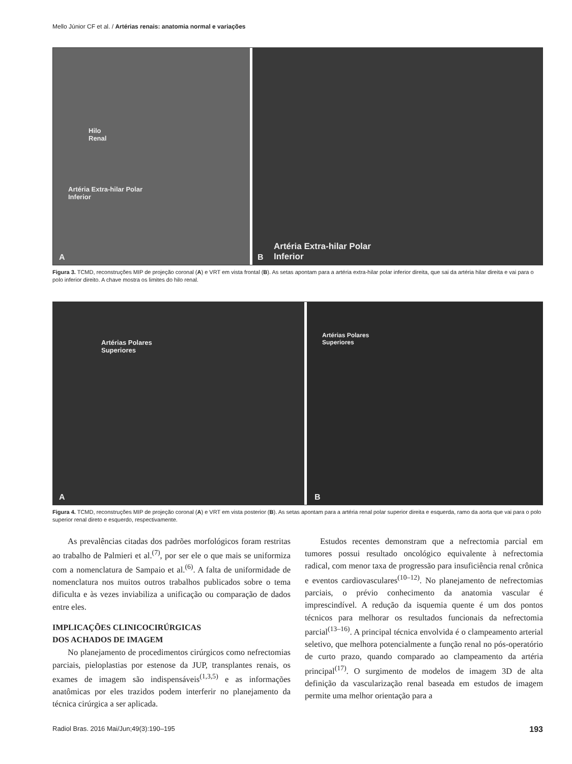Mello Júnior CF et al. / Artérias renais: anatomia normal e variações
Hilo
Renal
Artéria Extra-hilar Polar
Inferior
A
B
Artéria Extra-hilar Polar
Inferior
Figura 3. TCMD, reconstruções MIP de projeção coronal (A) e VRT em vista frontal (B). As setas apontam para a artéria extra-hilar polar inferior direita, que sai da artéria hilar direita e vai para o polo inferior direito. A chave mostra os limites do hilo renal.
Artérias Polares
Superiores
A
Artérias Polares
Superiores
B
Figura 4. TCMD, reconstruções MIP de projeção coronal (A) e VRT em vista posterior (B). As setas apontam para a artéria renal polar superior direita e esquerda, ramo da aorta que vai para o polo superior renal direto e esquerdo, respectivamente.
As prevalências citadas dos padrões morfológicos foram restritas ao trabalho de Palmieri et al.<sup>(7)</sup>, por ser ele o que mais se uniformiza com a nomenclatura de Sampaio et al.<sup>(6)</sup>. A falta de uniformidade de nomenclatura nos muitos outros trabalhos publicados sobre o tema dificulta e às vezes inviabiliza a unificação ou comparação de dados entre eles.
IMPLICAÇÕES CLINICOCIRÚRGICAS
DOS ACHADOS DE IMAGEM
No planejamento de procedimentos cirúrgicos como nefrectomias parciais, pieloplastias por estenose da JUP, transplantes renais, os exames de imagem são indispensáveis<sup>(1,3,5)</sup> e as informações anatômicas por eles trazidos podem interferir no planejamento da técnica cirúrgica a ser aplicada.
Estudos recentes demonstram que a nefrectomia parcial em tumores possui resultado oncológico equivalente à nefrectomia radical, com menor taxa de progressão para insuficiência renal crônica e eventos cardiovasculares<sup>(10–12)</sup>. No planejamento de nefrectomias parciais, o prévio conhecimento da anatomia vascular é imprescindível. A redução da isquemia quente é um dos pontos técnicos para melhorar os resultados funcionais da nefrectomia parcial<sup>(13–16)</sup>. A principal técnica envolvida é o clampeamento arterial seletivo, que melhora potencialmente a função renal no pós-operatório de curto prazo, quando comparado ao clampeamento da artéria principal<sup>(17)</sup>. O surgimento de modelos de imagem 3D de alta definição da vascularização renal baseada em estudos de imagem permite uma melhor orientação para a
Radiol Bras. 2016 Mai/Jun;49(3):190–195 193